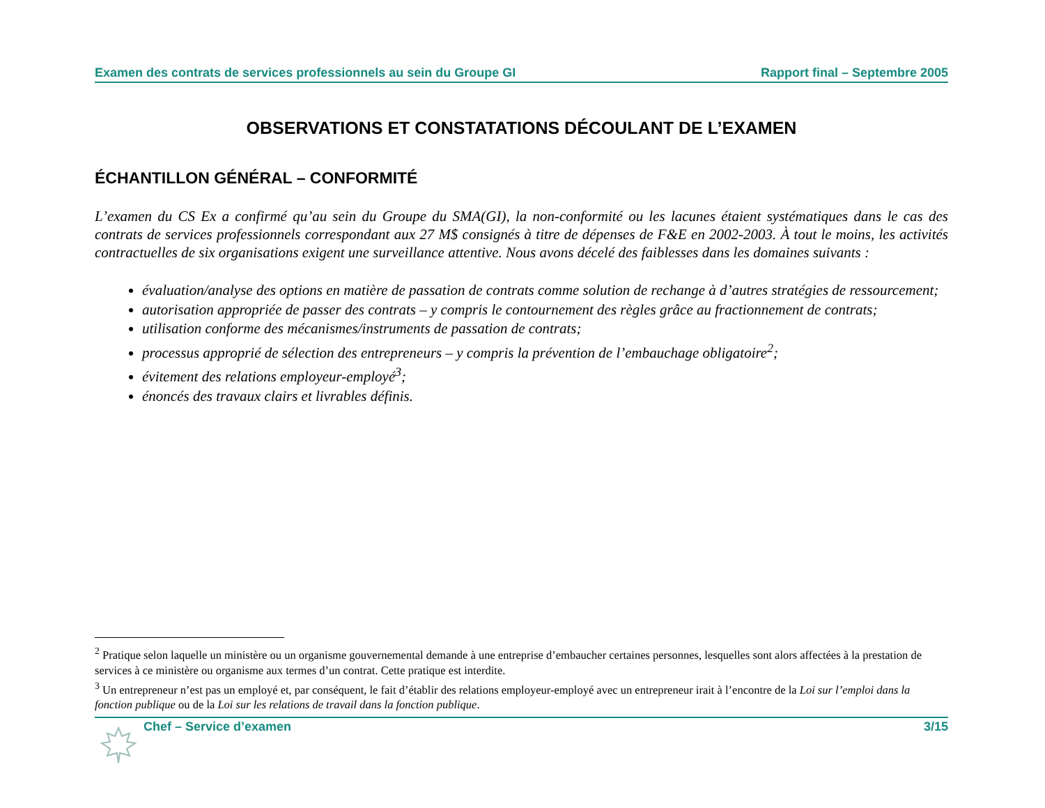Examen des contrats de services professionnels au sein du Groupe GI Rapport final – Septembre 2005
OBSERVATIONS ET CONSTATATIONS DÉCOULANT DE L’EXAMEN
ÉCHANTILLON GÉNÉRAL – CONFORMITÉ
L’examen du CS Ex a confirmé qu’au sein du Groupe du SMA(GI), la non-conformité ou les lacunes étaient systématiques dans le cas des contrats de services professionnels correspondant aux 27 M$ consignés à titre de dépenses de F&E en 2002-2003. À tout le moins, les activités contractuelles de six organisations exigent une surveillance attentive. Nous avons décelé des faiblesses dans les domaines suivants :
évaluation/analyse des options en matière de passation de contrats comme solution de rechange à d’autres stratégies de ressourcement;
autorisation appropriée de passer des contrats – y compris le contournement des règles grâce au fractionnement de contrats;
utilisation conforme des mécanismes/instruments de passation de contrats;
processus approprié de sélection des entrepreneurs – y compris la prévention de l’embauchage obligatoire<sup>2</sup>;
évitement des relations employeur-employé<sup>3</sup>;
énoncés des travaux clairs et livrables définis.
<sup>2</sup> Pratique selon laquelle un ministère ou un organisme gouvernemental demande à une entreprise d’embaucher certaines personnes, lesquelles sont alors affectées à la prestation de services à ce ministère ou organisme aux termes d’un contrat. Cette pratique est interdite.
<sup>3</sup> Un entrepreneur n’est pas un employé et, par conséquent, le fait d’établir des relations employeur-employé avec un entrepreneur irait à l’encontre de la Loi sur l’emploi dans la fonction publique ou de la Loi sur les relations de travail dans la fonction publique.
Chef – Service d’examen 3/15